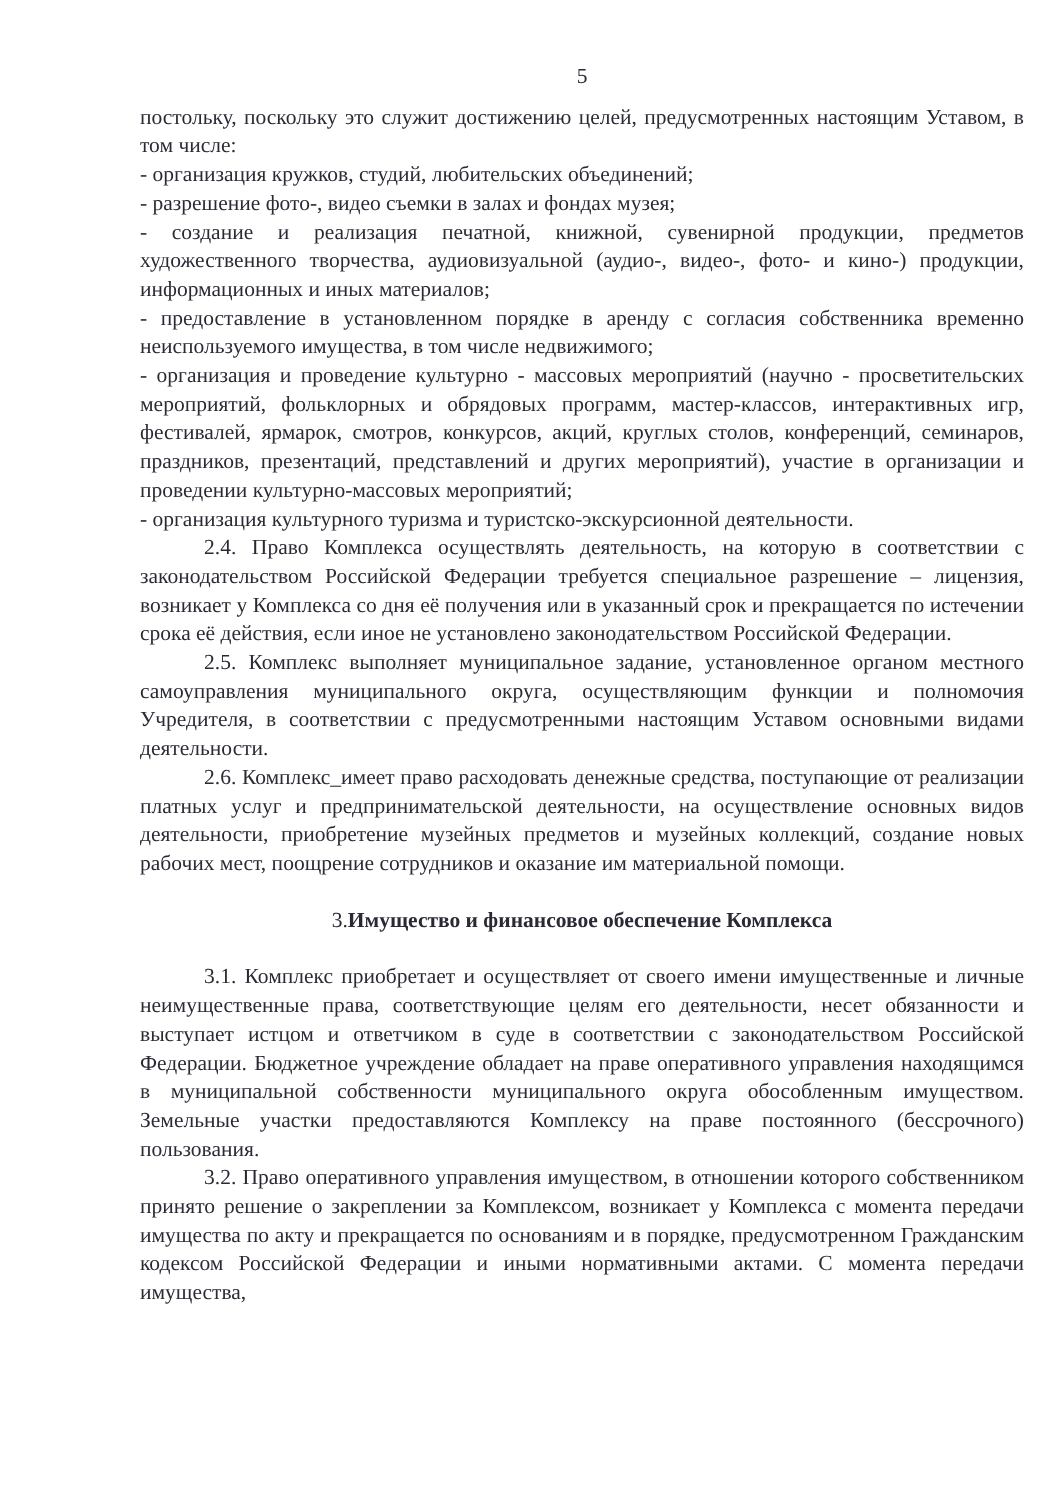5
постольку, поскольку это служит достижению целей, предусмотренных настоящим Уставом, в том числе:
- организация кружков, студий, любительских объединений;
- разрешение фото-, видео съемки в залах и фондах музея;
- создание и реализация печатной, книжной, сувенирной продукции, предметов художественного творчества, аудиовизуальной (аудио-, видео-, фото- и кино-) продукции, информационных и иных материалов;
- предоставление в установленном порядке в аренду с согласия собственника временно неиспользуемого имущества, в том числе недвижимого;
- организация и проведение культурно - массовых мероприятий (научно - просветительских мероприятий, фольклорных и обрядовых программ, мастер-классов, интерактивных игр, фестивалей, ярмарок, смотров, конкурсов, акций, круглых столов, конференций, семинаров, праздников, презентаций, представлений и других мероприятий), участие в организации и проведении культурно-массовых мероприятий;
- организация культурного туризма и туристско-экскурсионной деятельности.
2.4. Право Комплекса осуществлять деятельность, на которую в соответствии с законодательством Российской Федерации требуется специальное разрешение – лицензия, возникает у Комплекса со дня её получения или в указанный срок и прекращается по истечении срока её действия, если иное не установлено законодательством Российской Федерации.
2.5. Комплекс выполняет муниципальное задание, установленное органом местного самоуправления муниципального округа, осуществляющим функции и полномочия Учредителя, в соответствии с предусмотренными настоящим Уставом основными видами деятельности.
2.6. Комплекс_имеет право расходовать денежные средства, поступающие от реализации платных услуг и предпринимательской деятельности, на осуществление основных видов деятельности, приобретение музейных предметов и музейных коллекций, создание новых рабочих мест, поощрение сотрудников и оказание им материальной помощи.
3.Имущество и финансовое обеспечение Комплекса
3.1. Комплекс приобретает и осуществляет от своего имени имущественные и личные неимущественные права, соответствующие целям его деятельности, несет обязанности и выступает истцом и ответчиком в суде в соответствии с законодательством Российской Федерации. Бюджетное учреждение обладает на праве оперативного управления находящимся в муниципальной собственности муниципального округа обособленным имуществом. Земельные участки предоставляются Комплексу на праве постоянного (бессрочного) пользования.
3.2. Право оперативного управления имуществом, в отношении которого собственником принято решение о закреплении за Комплексом, возникает у Комплекса с момента передачи имущества по акту и прекращается по основаниям и в порядке, предусмотренном Гражданским кодексом Российской Федерации и иными нормативными актами. С момента передачи имущества,